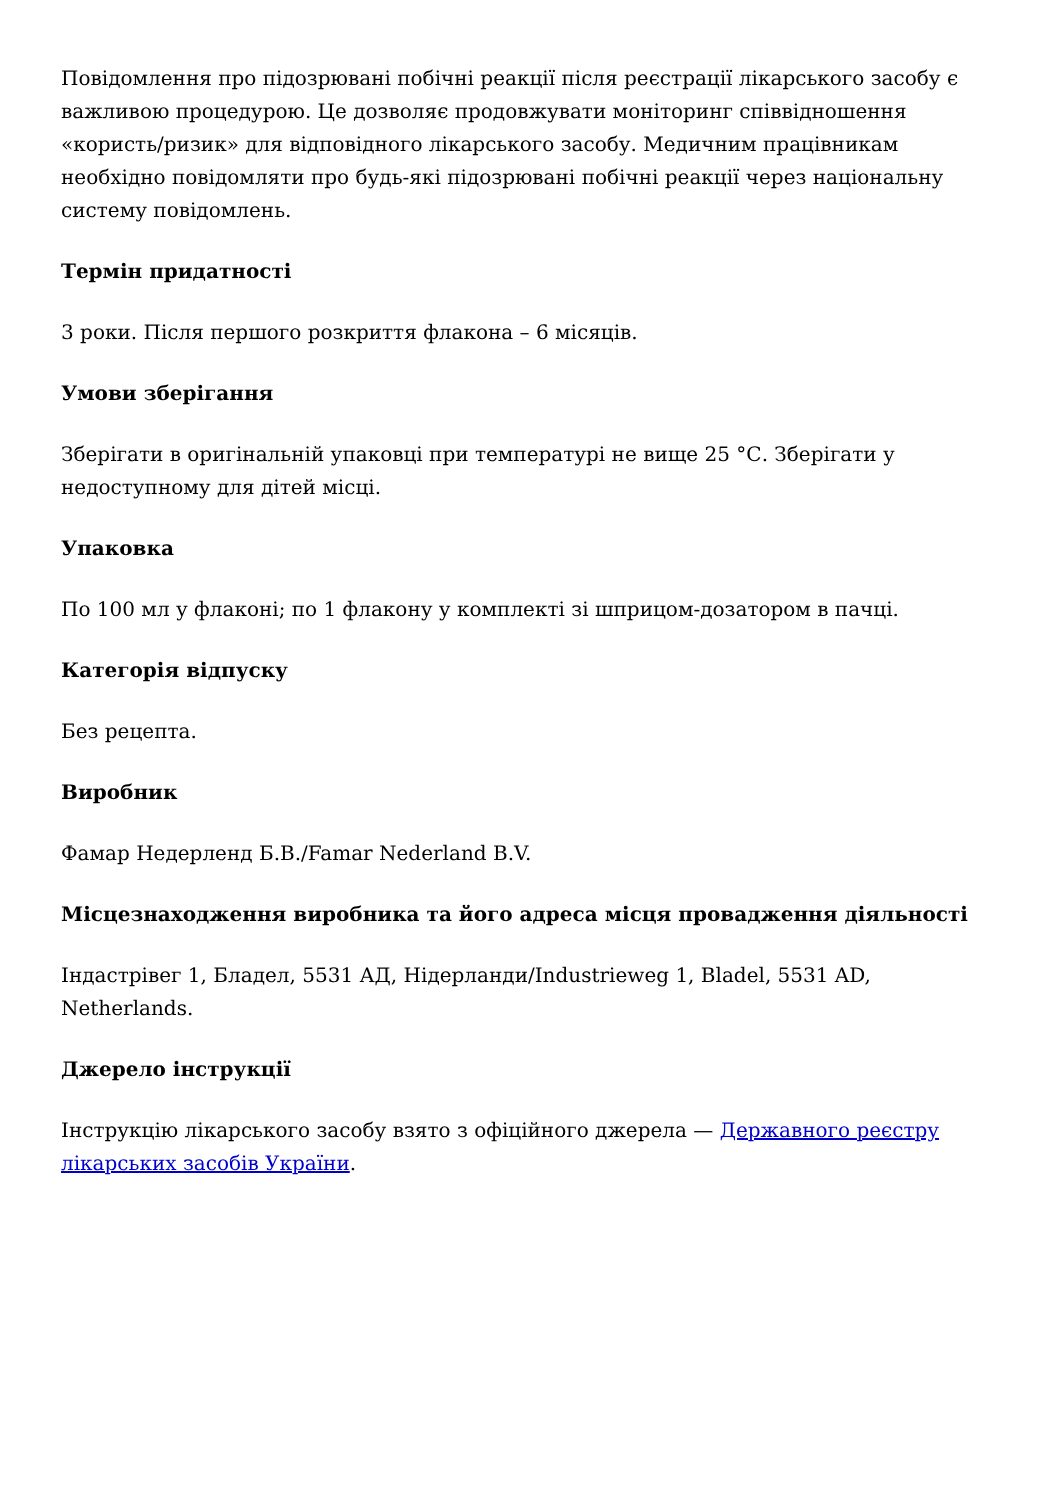Повідомлення про підозрювані побічні реакції після реєстрації лікарського засобу є важливою процедурою. Це дозволяє продовжувати моніторинг співвідношення «користь/ризик» для відповідного лікарського засобу. Медичним працівникам необхідно повідомляти про будь-які підозрювані побічні реакції через національну систему повідомлень.
Термін придатності
3 роки. Після першого розкриття флакона – 6 місяців.
Умови зберігання
Зберігати в оригінальній упаковці при температурі не вище 25 °С. Зберігати у недоступному для дітей місці.
Упаковка
По 100 мл у флаконі; по 1 флакону у комплекті зі шприцом-дозатором в пачці.
Категорія відпуску
Без рецепта.
Виробник
Фамар Недерленд Б.В./Famar Nederland B.V.
Місцезнаходження виробника та його адреса місця провадження діяльності
Індастрівег 1, Бладел, 5531 АД, Нідерланди/Industrieweg 1, Bladel, 5531 AD, Netherlands.
Джерело інструкції
Інструкцію лікарського засобу взято з офіційного джерела — Державного реєстру лікарських засобів України.